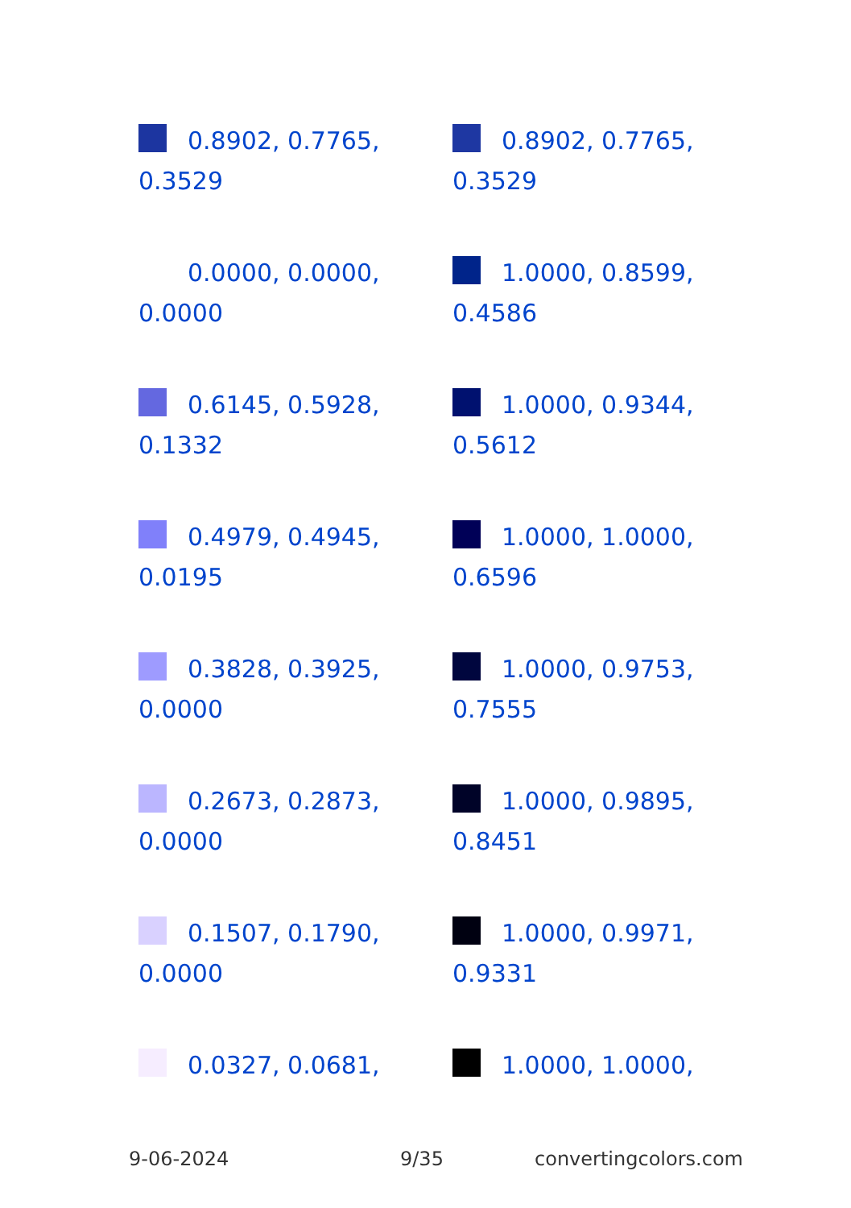0.8902, 0.7765, 0.3529
0.8902, 0.7765, 0.3529
0.0000, 0.0000, 0.0000
1.0000, 0.8599, 0.4586
0.6145, 0.5928, 0.1332
1.0000, 0.9344, 0.5612
0.4979, 0.4945, 0.0195
1.0000, 1.0000, 0.6596
0.3828, 0.3925, 0.0000
1.0000, 0.9753, 0.7555
0.2673, 0.2873, 0.0000
1.0000, 0.9895, 0.8451
0.1507, 0.1790, 0.0000
1.0000, 0.9971, 0.9331
0.0327, 0.0681,
1.0000, 1.0000,
9-06-2024 9/35 convertingcolors.com